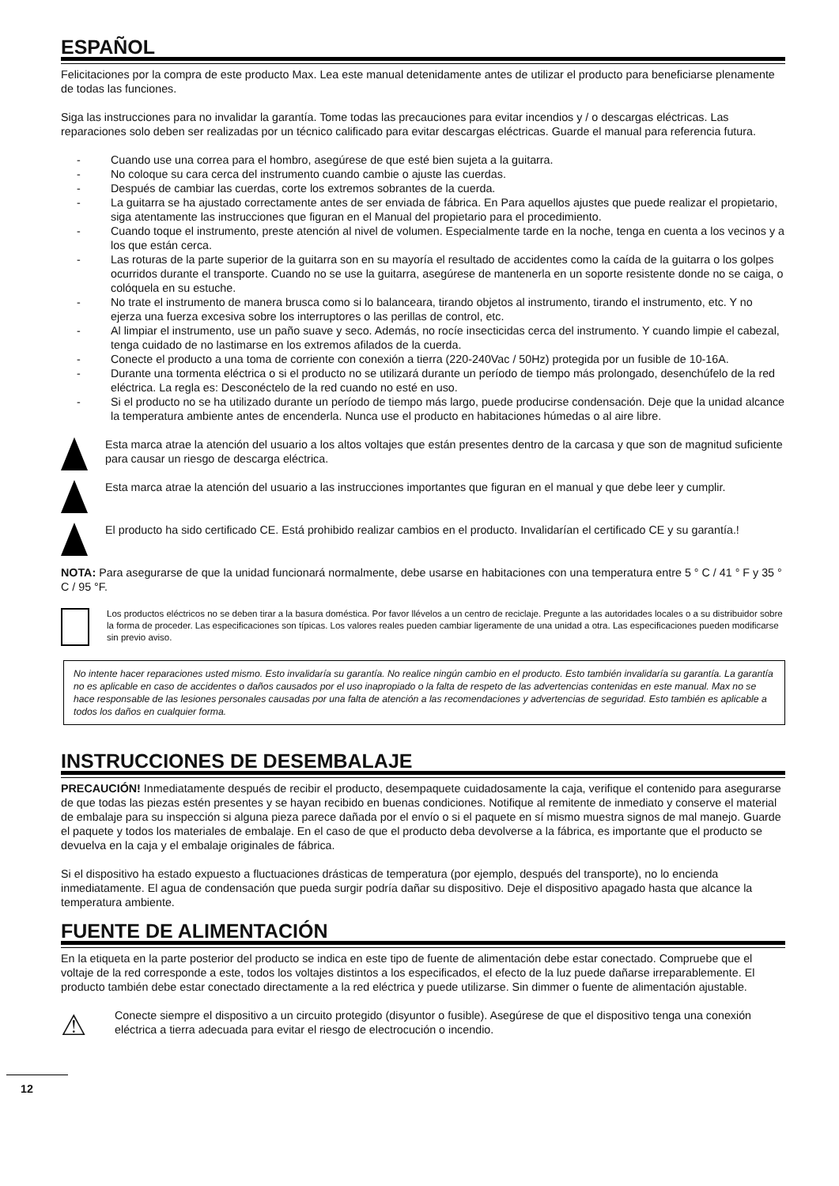ESPAÑOL
Felicitaciones por la compra de este producto Max. Lea este manual detenidamente antes de utilizar el producto para beneficiarse plenamente de todas las funciones.
Siga las instrucciones para no invalidar la garantía. Tome todas las precauciones para evitar incendios y / o descargas eléctricas. Las reparaciones solo deben ser realizadas por un técnico calificado para evitar descargas eléctricas. Guarde el manual para referencia futura.
- Cuando use una correa para el hombro, asegúrese de que esté bien sujeta a la guitarra.
- No coloque su cara cerca del instrumento cuando cambie o ajuste las cuerdas.
- Después de cambiar las cuerdas, corte los extremos sobrantes de la cuerda.
- La guitarra se ha ajustado correctamente antes de ser enviada de fábrica. En Para aquellos ajustes que puede realizar el propietario, siga atentamente las instrucciones que figuran en el Manual del propietario para el procedimiento.
- Cuando toque el instrumento, preste atención al nivel de volumen. Especialmente tarde en la noche, tenga en cuenta a los vecinos y a los que están cerca.
- Las roturas de la parte superior de la guitarra son en su mayoría el resultado de accidentes como la caída de la guitarra o los golpes ocurridos durante el transporte. Cuando no se use la guitarra, asegúrese de mantenerla en un soporte resistente donde no se caiga, o colóquela en su estuche.
- No trate el instrumento de manera brusca como si lo balanceara, tirando objetos al instrumento, tirando el instrumento, etc. Y no ejerza una fuerza excesiva sobre los interruptores o las perillas de control, etc.
- Al limpiar el instrumento, use un paño suave y seco. Además, no rocíe insecticidas cerca del instrumento. Y cuando limpie el cabezal, tenga cuidado de no lastimarse en los extremos afilados de la cuerda.
- Conecte el producto a una toma de corriente con conexión a tierra (220-240Vac / 50Hz) protegida por un fusible de 10-16A.
- Durante una tormenta eléctrica o si el producto no se utilizará durante un período de tiempo más prolongado, desenchúfelo de la red eléctrica. La regla es: Desconéctelo de la red cuando no esté en uso.
- Si el producto no se ha utilizado durante un período de tiempo más largo, puede producirse condensación. Deje que la unidad alcance la temperatura ambiente antes de encenderla. Nunca use el producto en habitaciones húmedas o al aire libre.
Esta marca atrae la atención del usuario a los altos voltajes que están presentes dentro de la carcasa y que son de magnitud suficiente para causar un riesgo de descarga eléctrica.
Esta marca atrae la atención del usuario a las instrucciones importantes que figuran en el manual y que debe leer y cumplir.
El producto ha sido certificado CE. Está prohibido realizar cambios en el producto. Invalidarían el certificado CE y su garantía.!
NOTA: Para asegurarse de que la unidad funcionará normalmente, debe usarse en habitaciones con una temperatura entre 5 ° C / 41 ° F y 35 ° C / 95 °F.
Los productos eléctricos no se deben tirar a la basura doméstica. Por favor llévelos a un centro de reciclaje. Pregunte a las autoridades locales o a su distribuidor sobre la forma de proceder. Las especificaciones son típicas. Los valores reales pueden cambiar ligeramente de una unidad a otra. Las especificaciones pueden modificarse sin previo aviso.
No intente hacer reparaciones usted mismo. Esto invalidaría su garantía. No realice ningún cambio en el producto. Esto también invalidaría su garantía. La garantía no es aplicable en caso de accidentes o daños causados por el uso inapropiado o la falta de respeto de las advertencias contenidas en este manual. Max no se hace responsable de las lesiones personales causadas por una falta de atención a las recomendaciones y advertencias de seguridad. Esto también es aplicable a todos los daños en cualquier forma.
INSTRUCCIONES DE DESEMBALAJE
PRECAUCIÓN! Inmediatamente después de recibir el producto, desempaquete cuidadosamente la caja, verifique el contenido para asegurarse de que todas las piezas estén presentes y se hayan recibido en buenas condiciones. Notifique al remitente de inmediato y conserve el material de embalaje para su inspección si alguna pieza parece dañada por el envío o si el paquete en sí mismo muestra signos de mal manejo. Guarde el paquete y todos los materiales de embalaje. En el caso de que el producto deba devolverse a la fábrica, es importante que el producto se devuelva en la caja y el embalaje originales de fábrica.
Si el dispositivo ha estado expuesto a fluctuaciones drásticas de temperatura (por ejemplo, después del transporte), no lo encienda inmediatamente. El agua de condensación que pueda surgir podría dañar su dispositivo. Deje el dispositivo apagado hasta que alcance la temperatura ambiente.
FUENTE DE ALIMENTACIÓN
En la etiqueta en la parte posterior del producto se indica en este tipo de fuente de alimentación debe estar conectado. Compruebe que el voltaje de la red corresponde a este, todos los voltajes distintos a los especificados, el efecto de la luz puede dañarse irreparablemente. El producto también debe estar conectado directamente a la red eléctrica y puede utilizarse. Sin dimmer o fuente de alimentación ajustable.
⚠
Conecte siempre el dispositivo a un circuito protegido (disyuntor o fusible). Asegúrese de que el dispositivo tenga una conexión eléctrica a tierra adecuada para evitar el riesgo de electrocución o incendio.
12